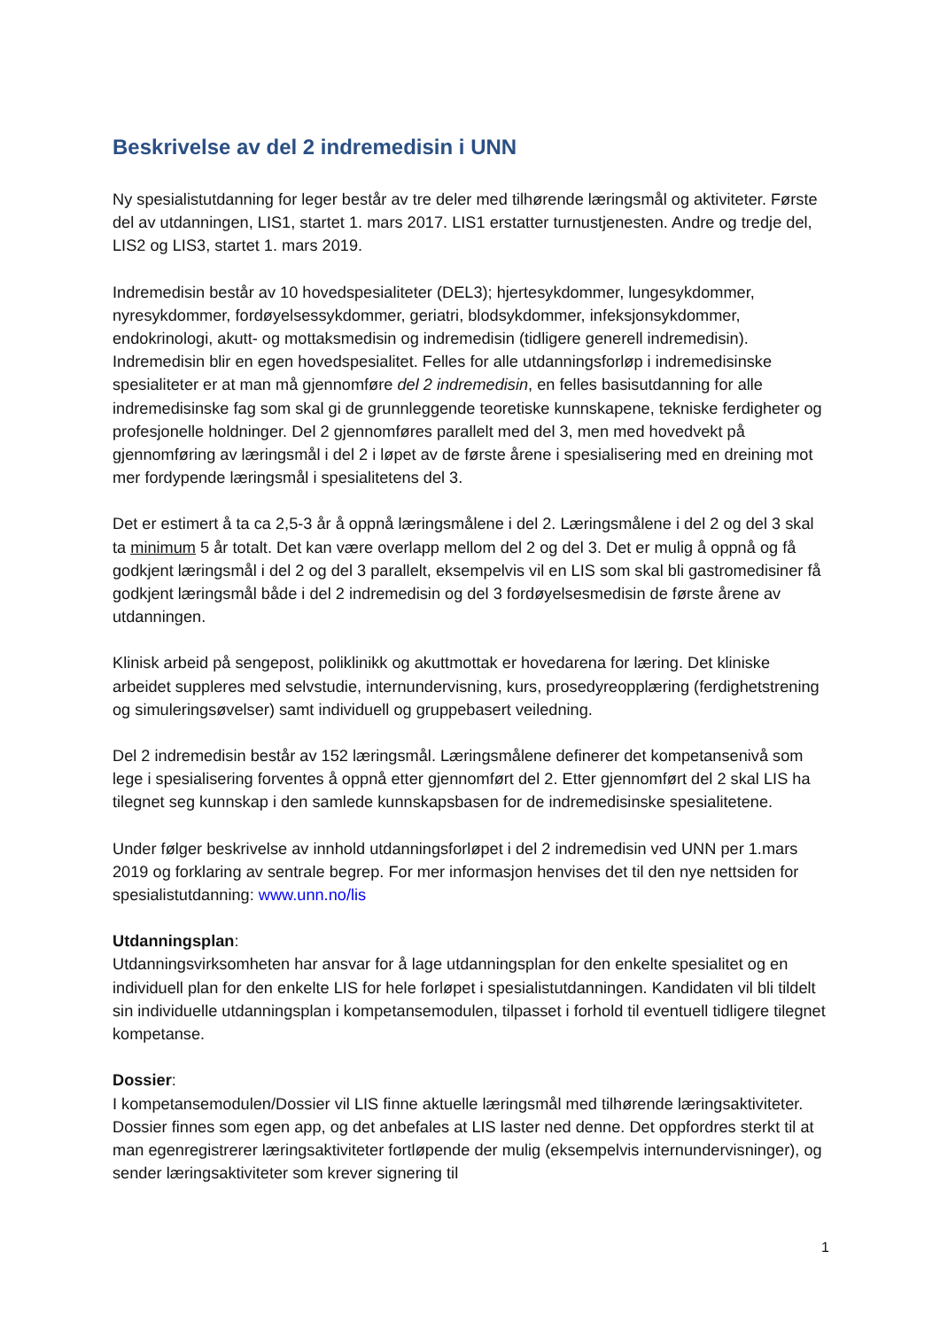Beskrivelse av del 2 indremedisin i UNN
Ny spesialistutdanning for leger består av tre deler med tilhørende læringsmål og aktiviteter. Første del av utdanningen, LIS1, startet 1. mars 2017. LIS1 erstatter turnustjenesten. Andre og tredje del, LIS2 og LIS3, startet 1. mars 2019.
Indremedisin består av 10 hovedspesialiteter (DEL3); hjertesykdommer, lungesykdommer, nyresykdommer, fordøyelsessykdommer, geriatri, blodsykdommer, infeksjonsykdommer, endokrinologi, akutt- og mottaksmedisin og indremedisin (tidligere generell indremedisin). Indremedisin blir en egen hovedspesialitet. Felles for alle utdanningsforløp i indremedisinske spesialiteter er at man må gjennomføre del 2 indremedisin, en felles basisutdanning for alle indremedisinske fag som skal gi de grunnleggende teoretiske kunnskapene, tekniske ferdigheter og profesjonelle holdninger. Del 2 gjennomføres parallelt med del 3, men med hovedvekt på gjennomføring av læringsmål i del 2 i løpet av de første årene i spesialisering med en dreining mot mer fordypende læringsmål i spesialitetens del 3.
Det er estimert å ta ca 2,5-3 år å oppnå læringsmålene i del 2. Læringsmålene i del 2 og del 3 skal ta minimum 5 år totalt. Det kan være overlapp mellom del 2 og del 3. Det er mulig å oppnå og få godkjent læringsmål i del 2 og del 3 parallelt, eksempelvis vil en LIS som skal bli gastromedisiner få godkjent læringsmål både i del 2 indremedisin og del 3 fordøyelsesmedisin de første årene av utdanningen.
Klinisk arbeid på sengepost, poliklinikk og akuttmottak er hovedarena for læring. Det kliniske arbeidet suppleres med selvstudie, internundervisning, kurs, prosedyreopplæring (ferdighetstrening og simuleringsøvelser) samt individuell og gruppebasert veiledning.
Del 2 indremedisin består av 152 læringsmål. Læringsmålene definerer det kompetansenivå som lege i spesialisering forventes å oppnå etter gjennomført del 2. Etter gjennomført del 2 skal LIS ha tilegnet seg kunnskap i den samlede kunnskapsbasen for de indremedisinske spesialitetene.
Under følger beskrivelse av innhold utdanningsforløpet i del 2 indremedisin ved UNN per 1.mars 2019 og forklaring av sentrale begrep. For mer informasjon henvises det til den nye nettsiden for spesialistutdanning: www.unn.no/lis
Utdanningsplan:
Utdanningsvirksomheten har ansvar for å lage utdanningsplan for den enkelte spesialitet og en individuell plan for den enkelte LIS for hele forløpet i spesialistutdanningen. Kandidaten vil bli tildelt sin individuelle utdanningsplan i kompetansemodulen, tilpasset i forhold til eventuell tidligere tilegnet kompetanse.
Dossier:
I kompetansemodulen/Dossier vil LIS finne aktuelle læringsmål med tilhørende læringsaktiviteter. Dossier finnes som egen app, og det anbefales at LIS laster ned denne. Det oppfordres sterkt til at man egenregistrerer læringsaktiviteter fortløpende der mulig (eksempelvis internundervisninger), og sender læringsaktiviteter som krever signering til
1